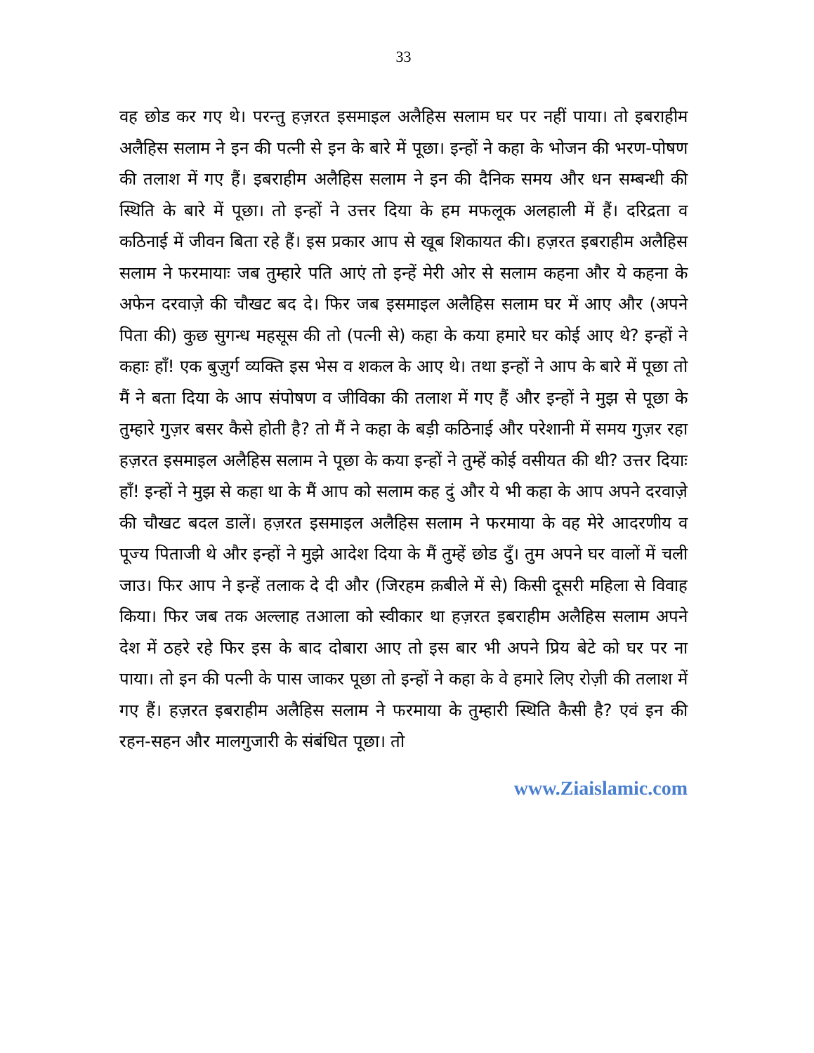33
वह छोड कर गए थे। परन्तु हज़रत इसमाइल अलैहिस सलाम घर पर नहीं पाया। तो इबराहीम अलैहिस सलाम ने इन की पत्नी से इन के बारे में पूछा। इन्हों ने कहा के भोजन की भरण-पोषण की तलाश में गए हैं। इबराहीम अलैहिस सलाम ने इन की दैनिक समय और धन सम्बन्धी की स्थिति के बारे में पूछा। तो इन्हों ने उत्तर दिया के हम मफलूक अलहाली में हैं। दरिद्रता व कठिनाई में जीवन बिता रहे हैं। इस प्रकार आप से खूब शिकायत की। हज़रत इबराहीम अलैहिस सलाम ने फरमायाः जब तुम्हारे पति आएं तो इन्हें मेरी ओर से सलाम कहना और ये कहना के अफेन दरवाज़े की चौखट बद दे। फिर जब इसमाइल अलैहिस सलाम घर में आए और (अपने पिता की) कुछ सुगन्ध महसूस की तो (पत्नी से) कहा के कया हमारे घर कोई आए थे? इन्हों ने कहाः हाँ! एक बुज़ुर्ग व्यक्ति इस भेस व शकल के आए थे। तथा इन्हों ने आप के बारे में पूछा तो मैं ने बता दिया के आप संपोषण व जीविका की तलाश में गए हैं और इन्हों ने मुझ से पूछा के तुम्हारे गुज़र बसर कैसे होती है? तो मैं ने कहा के बड़ी कठिनाई और परेशानी में समय गुज़र रहा हज़रत इसमाइल अलैहिस सलाम ने पूछा के कया इन्हों ने तुम्हें कोई वसीयत की थी? उत्तर दियाः हाँ! इन्हों ने मुझ से कहा था के मैं आप को सलाम कह दुं और ये भी कहा के आप अपने दरवाज़े की चौखट बदल डालें। हज़रत इसमाइल अलैहिस सलाम ने फरमाया के वह मेरे आदरणीय व पूज्य पिताजी थे और इन्हों ने मुझे आदेश दिया के मैं तुम्हें छोड दुँ। तुम अपने घर वालों में चली जाउ। फिर आप ने इन्हें तलाक दे दी और (जिरहम क़बीले में से) किसी दूसरी महिला से विवाह किया। फिर जब तक अल्लाह तआला को स्वीकार था हज़रत इबराहीम अलैहिस सलाम अपने देश में ठहरे रहे फिर इस के बाद दोबारा आए तो इस बार भी अपने प्रिय बेटे को घर पर ना पाया। तो इन की पत्नी के पास जाकर पूछा तो इन्हों ने कहा के वे हमारे लिए रोज़ी की तलाश में गए हैं। हज़रत इबराहीम अलैहिस सलाम ने फरमाया के तुम्हारी स्थिति कैसी है? एवं इन की रहन-सहन और मालगुजारी के संबंधित पूछा। तो
www.Ziaislamic.com